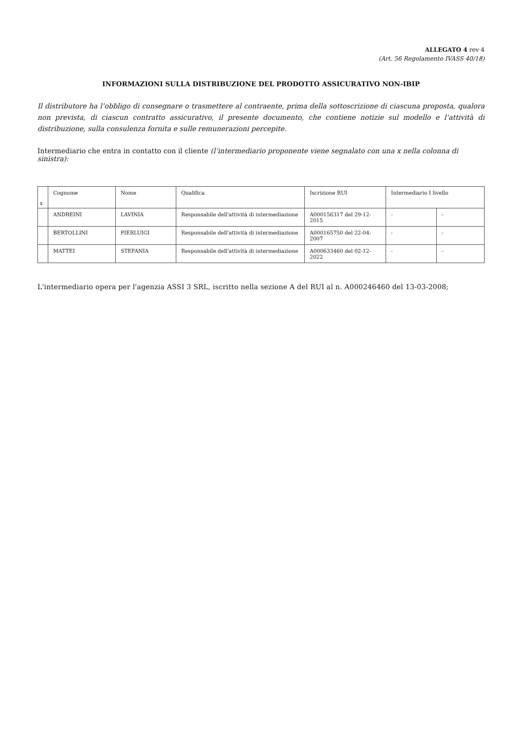ALLEGATO 4 rev 4
(Art. 56 Regolamento IVASS 40/18)
INFORMAZIONI SULLA DISTRIBUZIONE DEL PRODOTTO ASSICURATIVO NON-IBIP
Il distributore ha l’obbligo di consegnare o trasmettere al contraente, prima della sottoscrizione di ciascuna proposta, qualora non prevista, di ciascun contratto assicurativo, il presente documento, che contiene notizie sul modello e l’attività di distribuzione, sulla consulenza fornita e sulle remunerazioni percepite.
Intermediario che entra in contatto con il cliente (l’intermediario proponente viene segnalato con una x nella colonna di sinistra):
| x | Cognome | Nome | Qualifica | Iscrizione RUI | Intermediario I livello | |
| | ANDREINI | LAVINIA | Responsabile dell'attività di intermediazione | A000156317 del 29-12-2015 | - | - |
| | BERTOLLINI | PIERLUIGI | Responsabile dell'attività di intermediazione | A000165750 del 22-04-2007 | - | - |
| | MATTEI | STEFANIA | Responsabile dell'attività di intermediazione | A000633460 del 02-12-2022 | - | - |
L'intermediario opera per l'agenzia ASSI 3 SRL, iscritto nella sezione A del RUI al n. A000246460 del 13-03-2008;